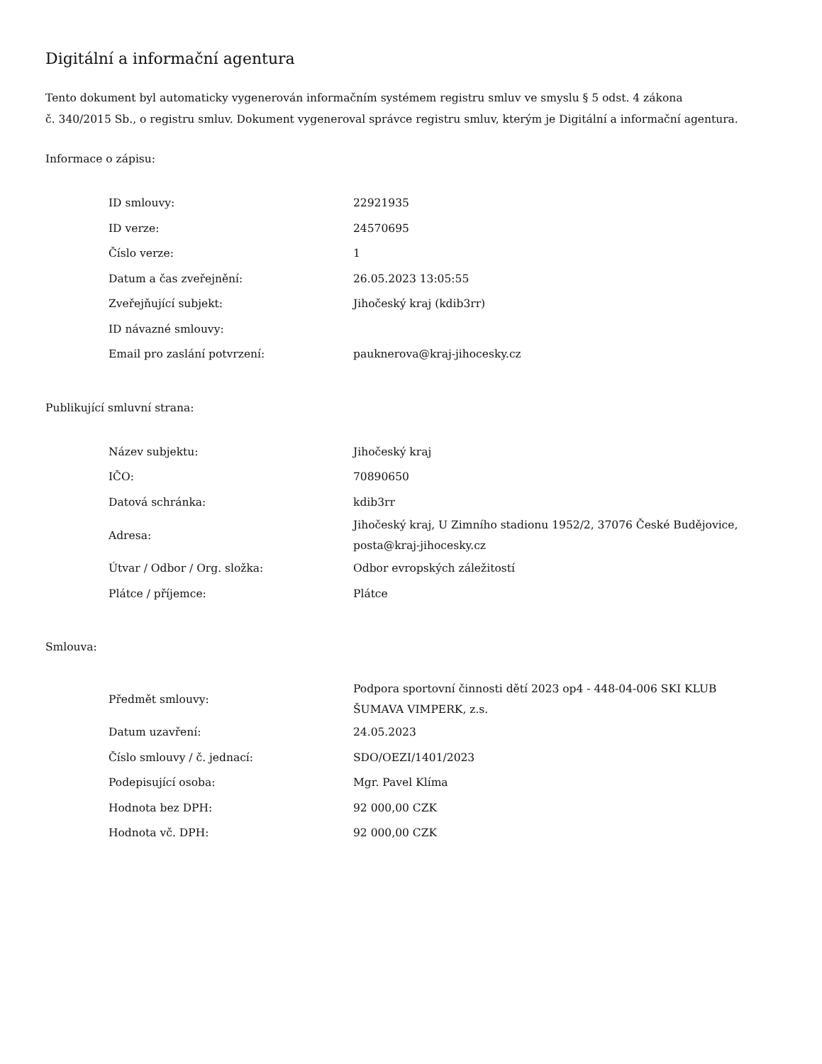Digitální a informační agentura
Tento dokument byl automaticky vygenerován informačním systémem registru smluv ve smyslu § 5 odst. 4 zákona
č. 340/2015 Sb., o registru smluv. Dokument vygeneroval správce registru smluv, kterým je Digitální a informační agentura.
Informace o zápisu:
| ID smlouvy: | 22921935 |
| ID verze: | 24570695 |
| Číslo verze: | 1 |
| Datum a čas zveřejnění: | 26.05.2023 13:05:55 |
| Zveřejňující subjekt: | Jihočeský kraj (kdib3rr) |
| ID návazné smlouvy: | |
| Email pro zaslání potvrzení: | pauknerova@kraj-jihocesky.cz |
Publikující smluvní strana:
| Název subjektu: | Jihočeský kraj |
| IČO: | 70890650 |
| Datová schránka: | kdib3rr |
| Adresa: | Jihočeský kraj, U Zimního stadionu 1952/2, 37076 České Budějovice, posta@kraj-jihocesky.cz |
| Útvar / Odbor / Org. složka: | Odbor evropských záležitostí |
| Plátce / příjemce: | Plátce |
Smlouva:
| Předmět smlouvy: | Podpora sportovní činnosti dětí 2023 op4 - 448-04-006 SKI KLUB ŠUMAVA VIMPERK, z.s. |
| Datum uzavření: | 24.05.2023 |
| Číslo smlouvy / č. jednací: | SDO/OEZI/1401/2023 |
| Podepisující osoba: | Mgr. Pavel Klíma |
| Hodnota bez DPH: | 92 000,00 CZK |
| Hodnota vč. DPH: | 92 000,00 CZK |